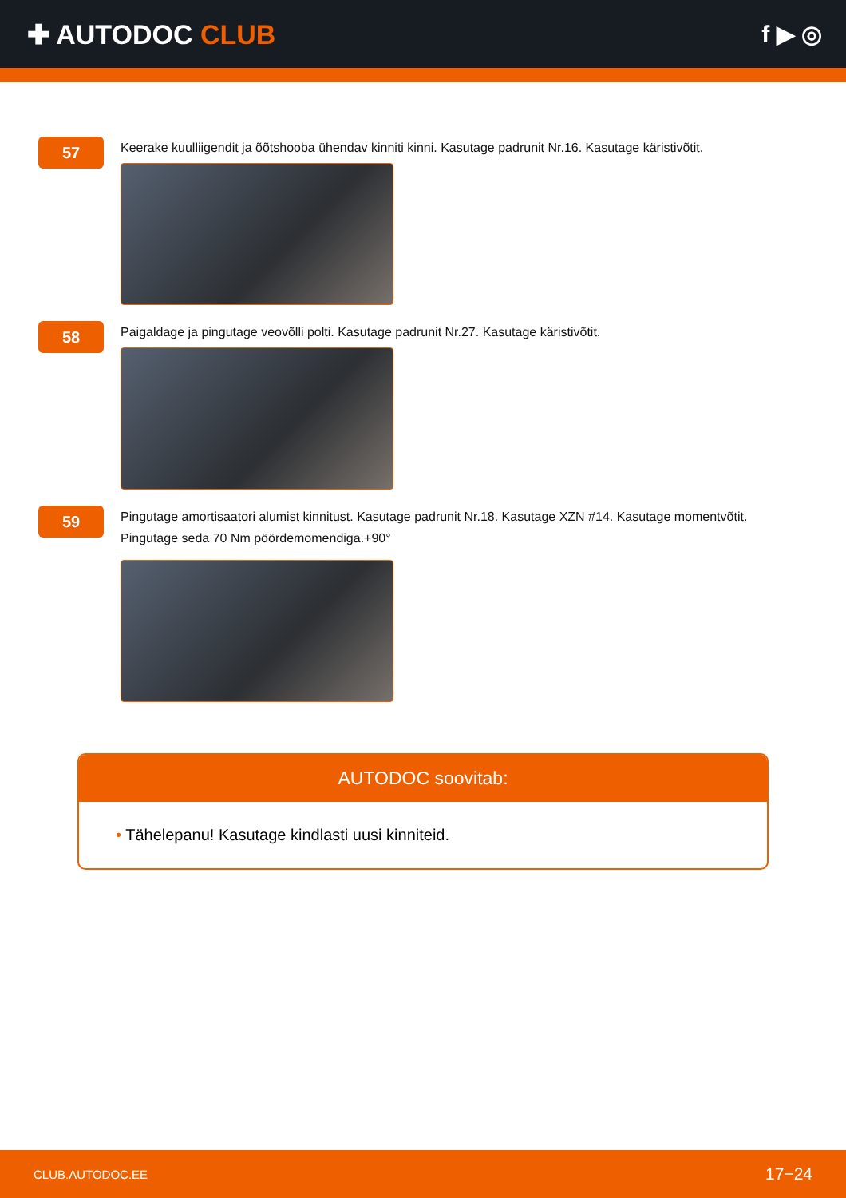✚ AUTODOC CLUB f ▶ ◎
57
Keerake kuulliigendit ja õõtshooba ühendav kinniti kinni. Kasutage padrunit Nr.16. Kasutage käristivõtit.
58
Paigaldage ja pingutage veovõlli polti. Kasutage padrunit Nr.27. Kasutage käristivõtit.
59
Pingutage amortisaatori alumist kinnitust. Kasutage padrunit Nr.18. Kasutage XZN #14. Kasutage momentvõtit. Pingutage seda 70 Nm pöördemomendiga.+90°
AUTODOC soovitab:
• Tähelepanu! Kasutage kindlasti uusi kinniteid.
CLUB.AUTODOC.EE 17−24